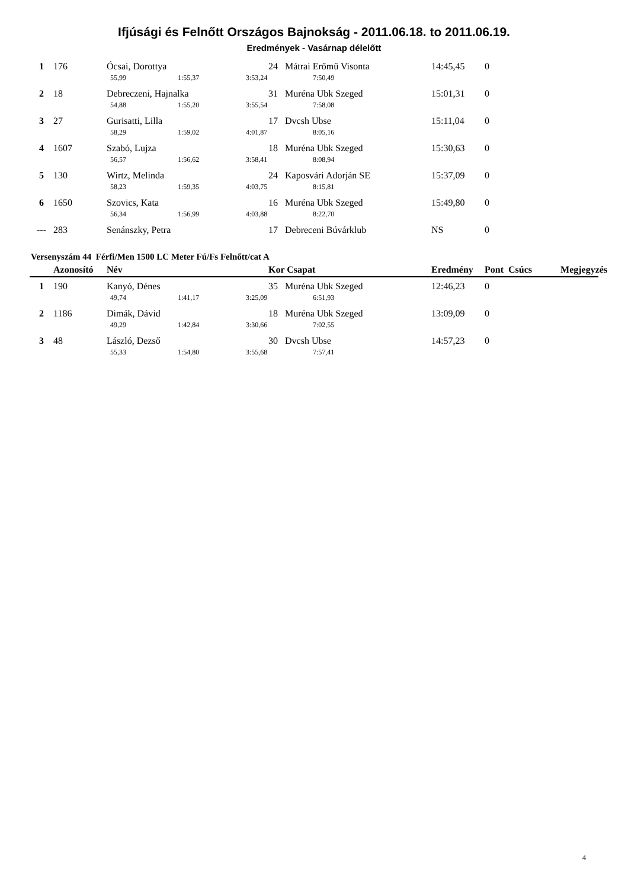Ifjúsági és Felnőtt Országos Bajnokság - 2011.06.18. to 2011.06.19.
Eredmények - Vasárnap délelőtt
| 1 | 176 | Ócsai, Dorottya | | | 24 Mátrai Erőmű Visonta | | 14:45,45 | 0 |
| | | 55,99 | 1:55,37 | 3:53,24 | | 7:50,49 | | |
| 2 | 18 | Debreczeni, Hajnalka | | | 31 Muréna Ubk Szeged | | 15:01,31 | 0 |
| | | 54,88 | 1:55,20 | 3:55,54 | | 7:58,08 | | |
| 3 | 27 | Gurisatti, Lilla | | | 17 Dvcsh Ubse | | 15:11,04 | 0 |
| | | 58,29 | 1:59,02 | 4:01,87 | | 8:05,16 | | |
| 4 | 1607 | Szabó, Lujza | | | 18 Muréna Ubk Szeged | | 15:30,63 | 0 |
| | | 56,57 | 1:56,62 | 3:58,41 | | 8:08,94 | | |
| 5 | 130 | Wirtz, Melinda | | | 24 Kaposvári Adorján SE | | 15:37,09 | 0 |
| | | 58,23 | 1:59,35 | 4:03,75 | | 8:15,81 | | |
| 6 | 1650 | Szovics, Kata | | | 16 Muréna Ubk Szeged | | 15:49,80 | 0 |
| | | 56,34 | 1:56,99 | 4:03,88 | | 8:22,70 | | |
| --- | 283 | Senánszky, Petra | | | 17 Debreceni Búvárklub | | NS | 0 |
Versenyszám 44 Férfi/Men 1500 LC Meter Fú/Fs Felnőtt/cat A
| | Azonosító | Név | | | Kor Csapat | | Eredmény | Pont Csúcs Megjegyzés |
| --- | --- | --- | --- | --- | --- | --- | --- | --- |
| 1 | 190 | Kanyó, Dénes | | | 35 Muréna Ubk Szeged | | 12:46,23 | 0 |
| | | 49,74 | 1:41,17 | 3:25,09 | | 6:51,93 | | |
| 2 | 1186 | Dimák, Dávid | | | 18 Muréna Ubk Szeged | | 13:09,09 | 0 |
| | | 49,29 | 1:42,84 | 3:30,66 | | 7:02,55 | | |
| 3 | 48 | László, Dezső | | | 30 Dvcsh Ubse | | 14:57,23 | 0 |
| | | 55,33 | 1:54,80 | 3:55,68 | | 7:57,41 | | |
4